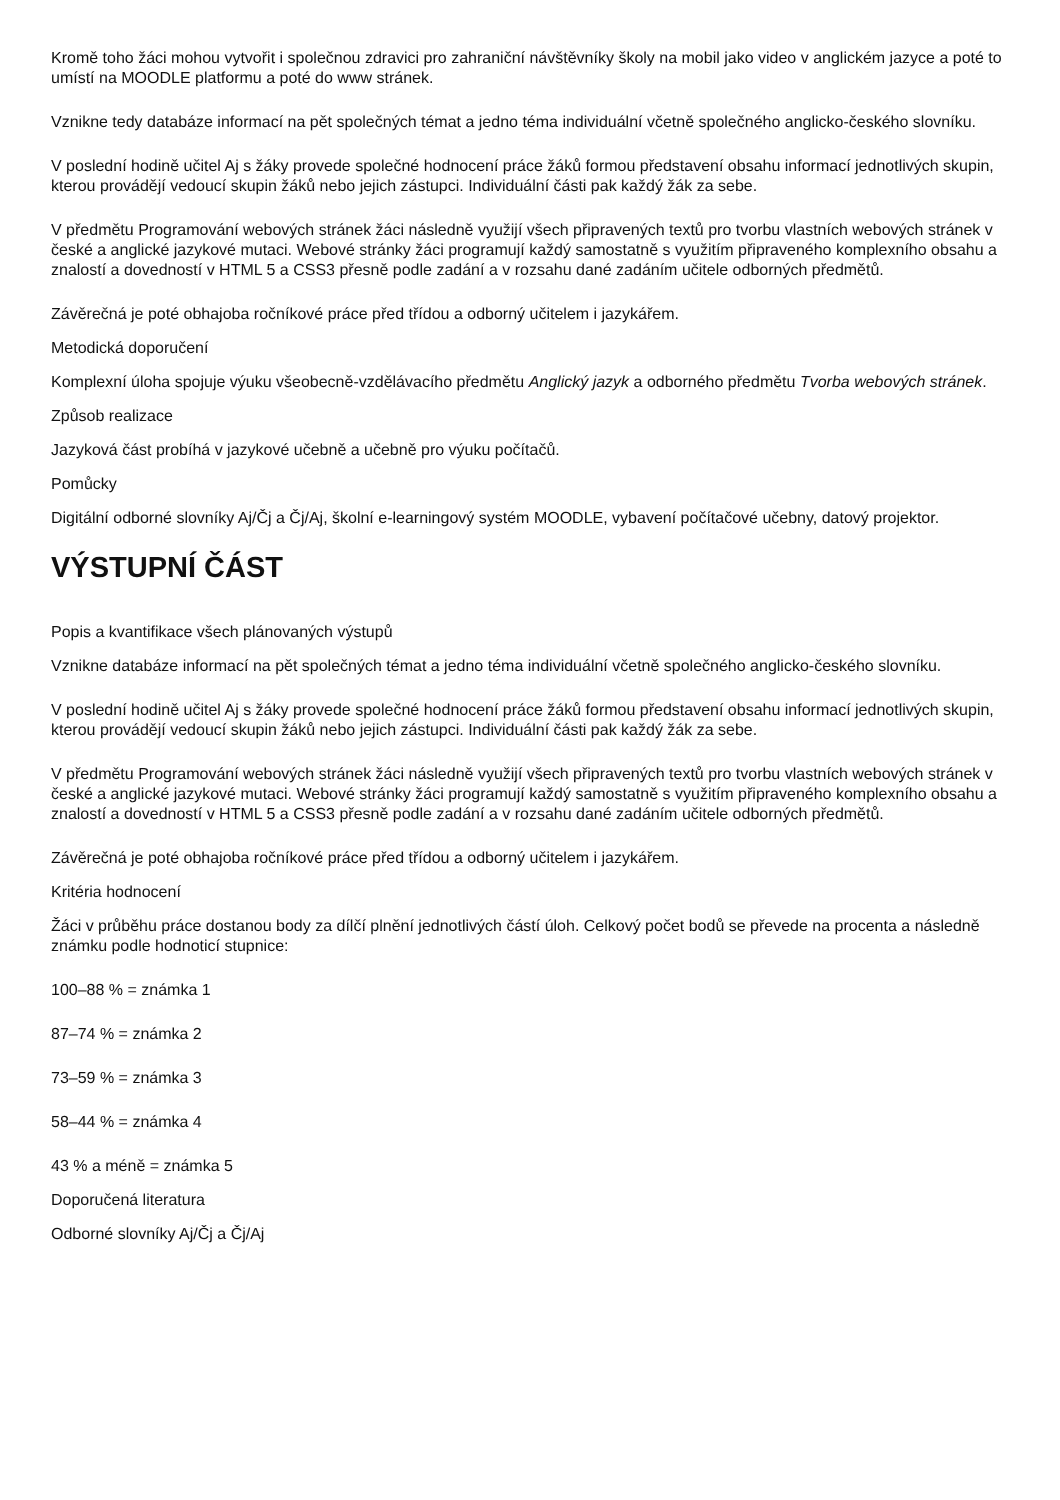Kromě toho žáci mohou vytvořit i společnou zdravici pro zahraniční návštěvníky školy na mobil jako video v anglickém jazyce a poté to umístí na MOODLE platformu a poté do www stránek.
Vznikne tedy databáze informací na pět společných témat a jedno téma individuální včetně společného anglicko-českého slovníku.
V poslední hodině učitel Aj s žáky provede společné hodnocení práce žáků formou představení obsahu informací jednotlivých skupin, kterou provádějí vedoucí skupin žáků nebo jejich zástupci. Individuální části pak každý žák za sebe.
V předmětu Programování webových stránek žáci následně využijí všech připravených textů pro tvorbu vlastních webových stránek v české a anglické jazykové mutaci. Webové stránky žáci programují každý samostatně s využitím připraveného komplexního obsahu a znalostí a dovedností v HTML 5 a CSS3 přesně podle zadání a v rozsahu dané zadáním učitele odborných předmětů.
Závěrečná je poté obhajoba ročníkové práce před třídou a odborný učitelem i jazykářem.
Metodická doporučení
Komplexní úloha spojuje výuku všeobecně-vzdělávacího předmětu Anglický jazyk a odborného předmětu Tvorba webových stránek.
Způsob realizace
Jazyková část probíhá v jazykové učebně a učebně pro výuku počítačů.
Pomůcky
Digitální odborné slovníky Aj/Čj a Čj/Aj, školní e-learningový systém MOODLE, vybavení počítačové učebny, datový projektor.
VÝSTUPNÍ ČÁST
Popis a kvantifikace všech plánovaných výstupů
Vznikne databáze informací na pět společných témat a jedno téma individuální včetně společného anglicko-českého slovníku.
V poslední hodině učitel Aj s žáky provede společné hodnocení práce žáků formou představení obsahu informací jednotlivých skupin, kterou provádějí vedoucí skupin žáků nebo jejich zástupci. Individuální části pak každý žák za sebe.
V předmětu Programování webových stránek žáci následně využijí všech připravených textů pro tvorbu vlastních webových stránek v české a anglické jazykové mutaci. Webové stránky žáci programují každý samostatně s využitím připraveného komplexního obsahu a znalostí a dovedností v HTML 5 a CSS3 přesně podle zadání a v rozsahu dané zadáním učitele odborných předmětů.
Závěrečná je poté obhajoba ročníkové práce před třídou a odborný učitelem i jazykářem.
Kritéria hodnocení
Žáci v průběhu práce dostanou body za dílčí plnění jednotlivých částí úloh. Celkový počet bodů se převede na procenta a následně známku podle hodnoticí stupnice:
100–88 % = známka 1
87–74 % = známka 2
73–59 % = známka 3
58–44 % = známka 4
43 % a méně = známka 5
Doporučená literatura
Odborné slovníky Aj/Čj a Čj/Aj